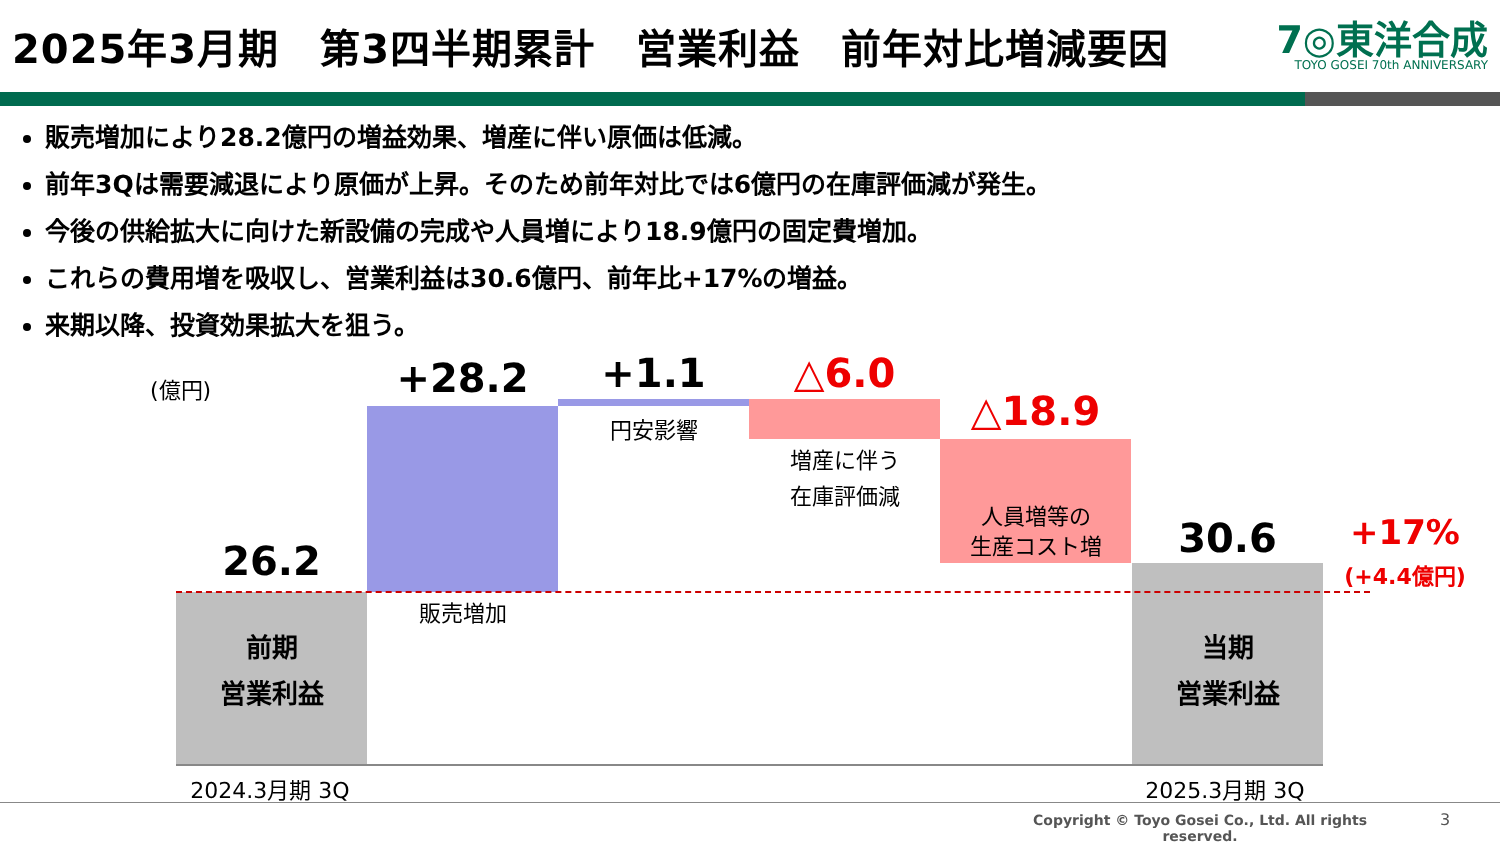2025年3月期　第3四半期累計　営業利益　前年対比増減要因
7◎東洋合成
TOYO GOSEI 70th ANNIVERSARY
販売増加により28.2億円の増益効果、増産に伴い原価は低減。
前年3Qは需要減退により原価が上昇。そのため前年対比では6億円の在庫評価減が発生。
今後の供給拡大に向けた新設備の完成や人員増により18.9億円の固定費増加。
これらの費用増を吸収し、営業利益は30.6億円、前年比+17%の増益。
来期以降、投資効果拡大を狙う。
(億円)
26.2
前期
営業利益
+28.2
販売増加
+1.1
円安影響
△6.0
増産に伴う
在庫評価減
△18.9
人員増等の
生産コスト増
30.6
+17%
(+4.4億円)
当期
営業利益
2024.3月期 3Q 2025.3月期 3Q
Copyright © Toyo Gosei Co., Ltd. All rights reserved.
3